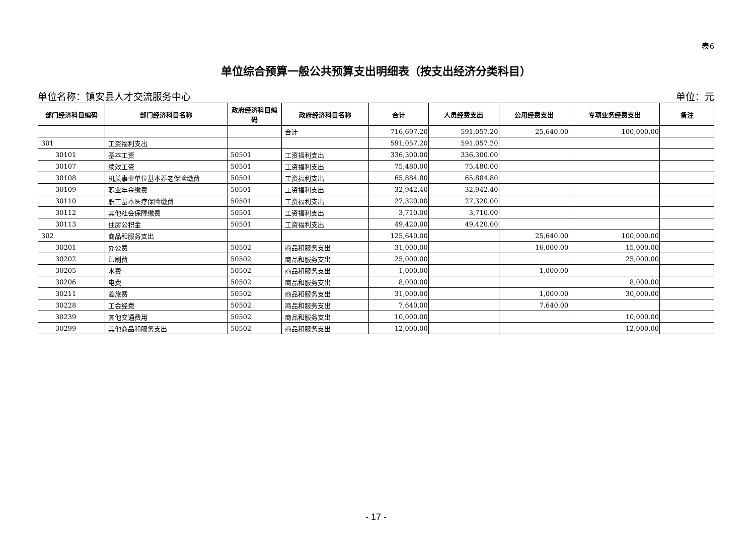表6
单位综合预算一般公共预算支出明细表（按支出经济分类科目）
单位名称：镇安县人才交流服务中心 单位：元
| 部门经济科目编码 | 部门经济科目名称 | 政府经济科目编码 | 政府经济科目名称 | 合计 | 人员经费支出 | 公用经费支出 | 专项业务经费支出 | 备注 |
| --- | --- | --- | --- | --- | --- | --- | --- | --- |
| | | | 合计 | 716,697.20 | 591,057.20 | 25,640.00 | 100,000.00 | |
| 301 | 工资福利支出 | | | 591,057.20 | 591,057.20 | | | |
| 30101 | 基本工资 | 50501 | 工资福利支出 | 336,300.00 | 336,300.00 | | | |
| 30107 | 绩效工资 | 50501 | 工资福利支出 | 75,480.00 | 75,480.00 | | | |
| 30108 | 机关事业单位基本养老保险缴费 | 50501 | 工资福利支出 | 65,884.80 | 65,884.80 | | | |
| 30109 | 职业年金缴费 | 50501 | 工资福利支出 | 32,942.40 | 32,942.40 | | | |
| 30110 | 职工基本医疗保险缴费 | 50501 | 工资福利支出 | 27,320.00 | 27,320.00 | | | |
| 30112 | 其他社会保障缴费 | 50501 | 工资福利支出 | 3,710.00 | 3,710.00 | | | |
| 30113 | 住房公积金 | 50501 | 工资福利支出 | 49,420.00 | 49,420.00 | | | |
| 302 | 商品和服务支出 | | | 125,640.00 | | 25,640.00 | 100,000.00 | |
| 30201 | 办公费 | 50502 | 商品和服务支出 | 31,000.00 | | 16,000.00 | 15,000.00 | |
| 30202 | 印刷费 | 50502 | 商品和服务支出 | 25,000.00 | | | 25,000.00 | |
| 30205 | 水费 | 50502 | 商品和服务支出 | 1,000.00 | | 1,000.00 | | |
| 30206 | 电费 | 50502 | 商品和服务支出 | 8,000.00 | | | 8,000.00 | |
| 30211 | 差旅费 | 50502 | 商品和服务支出 | 31,000.00 | | 1,000.00 | 30,000.00 | |
| 30228 | 工会经费 | 50502 | 商品和服务支出 | 7,640.00 | | 7,640.00 | | |
| 30239 | 其他交通费用 | 50502 | 商品和服务支出 | 10,000.00 | | | 10,000.00 | |
| 30299 | 其他商品和服务支出 | 50502 | 商品和服务支出 | 12,000.00 | | | 12,000.00 | |
- 17 -